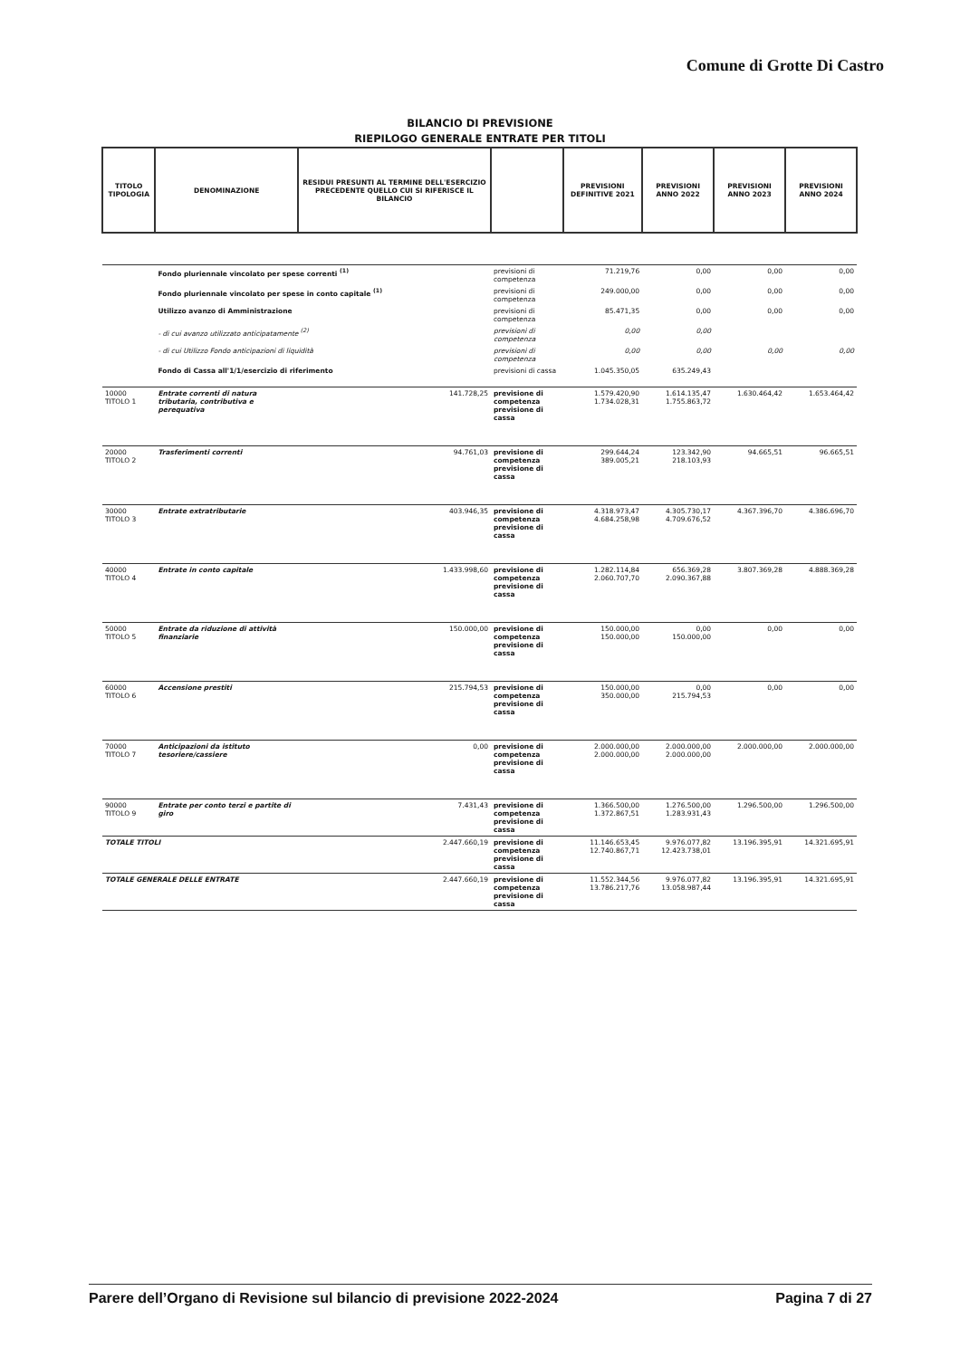Comune di Grotte Di Castro
BILANCIO DI PREVISIONE
RIEPILOGO GENERALE ENTRATE PER TITOLI
| TITOLO TIPOLOGIA | DENOMINAZIONE | RESIDUI PRESUNTI AL TERMINE DELL'ESERCIZIO PRECEDENTE QUELLO CUI SI RIFERISCE IL BILANCIO | | PREVISIONI DEFINITIVE 2021 | PREVISIONI ANNO 2022 | PREVISIONI ANNO 2023 | PREVISIONI ANNO 2024 |
| --- | --- | --- | --- | --- | --- | --- | --- |
| | Fondo pluriennale vincolato per spese correnti <sup>(1)</sup> | | previsioni di competenza | 71.219,76 | 0,00 | 0,00 | 0,00 |
| | Fondo pluriennale vincolato per spese in conto capitale <sup>(1)</sup> | | previsioni di competenza | 249.000,00 | 0,00 | 0,00 | 0,00 |
| | Utilizzo avanzo di Amministrazione | | previsioni di competenza | 85.471,35 | 0,00 | 0,00 | 0,00 |
| | - di cui avanzo utilizzato anticipatamente <sup>(2)</sup> | | previsioni di competenza | 0,00 | 0,00 | | |
| | - di cui Utilizzo Fondo anticipazioni di liquidità | | previsioni di competenza | 0,00 | 0,00 | 0,00 | 0,00 |
| | Fondo di Cassa all'1/1/esercizio di riferimento | | previsioni di cassa | 1.045.350,05 | 635.249,43 | | |
| 10000 TITOLO 1 | Entrate correnti di natura tributaria, contributiva e perequativa | 141.728,25 | previsione di competenza previsione di cassa | 1.579.420,90 1.734.028,31 | 1.614.135,47 1.755.863,72 | 1.630.464,42 | 1.653.464,42 |
| 20000 TITOLO 2 | Trasferimenti correnti | 94.761,03 | previsione di competenza previsione di cassa | 299.644,24 389.005,21 | 123.342,90 218.103,93 | 94.665,51 | 96.665,51 |
| 30000 TITOLO 3 | Entrate extratributarie | 403.946,35 | previsione di competenza previsione di cassa | 4.318.973,47 4.684.258,98 | 4.305.730,17 4.709.676,52 | 4.367.396,70 | 4.386.696,70 |
| 40000 TITOLO 4 | Entrate in conto capitale | 1.433.998,60 | previsione di competenza previsione di cassa | 1.282.114,84 2.060.707,70 | 656.369,28 2.090.367,88 | 3.807.369,28 | 4.888.369,28 |
| 50000 TITOLO 5 | Entrate da riduzione di attività finanziarie | 150.000,00 | previsione di competenza previsione di cassa | 150.000,00 150.000,00 | 0,00 150.000,00 | 0,00 | 0,00 |
| 60000 TITOLO 6 | Accensione prestiti | 215.794,53 | previsione di competenza previsione di cassa | 150.000,00 350.000,00 | 0,00 215.794,53 | 0,00 | 0,00 |
| 70000 TITOLO 7 | Anticipazioni da istituto tesoriere/cassiere | 0,00 | previsione di competenza previsione di cassa | 2.000.000,00 2.000.000,00 | 2.000.000,00 2.000.000,00 | 2.000.000,00 | 2.000.000,00 |
| 90000 TITOLO 9 | Entrate per conto terzi e partite di giro | 7.431,43 | previsione di competenza previsione di cassa | 1.366.500,00 1.372.867,51 | 1.276.500,00 1.283.931,43 | 1.296.500,00 | 1.296.500,00 |
| TOTALE TITOLI | | 2.447.660,19 | previsione di competenza previsione di cassa | 11.146.653,45 12.740.867,71 | 9.976.077,82 12.423.738,01 | 13.196.395,91 | 14.321.695,91 |
| TOTALE GENERALE DELLE ENTRATE | | 2.447.660,19 | previsione di competenza previsione di cassa | 11.552.344,56 13.786.217,76 | 9.976.077,82 13.058.987,44 | 13.196.395,91 | 14.321.695,91 |
Parere dell’Organo di Revisione sul bilancio di previsione 2022-2024 Pagina 7 di 27